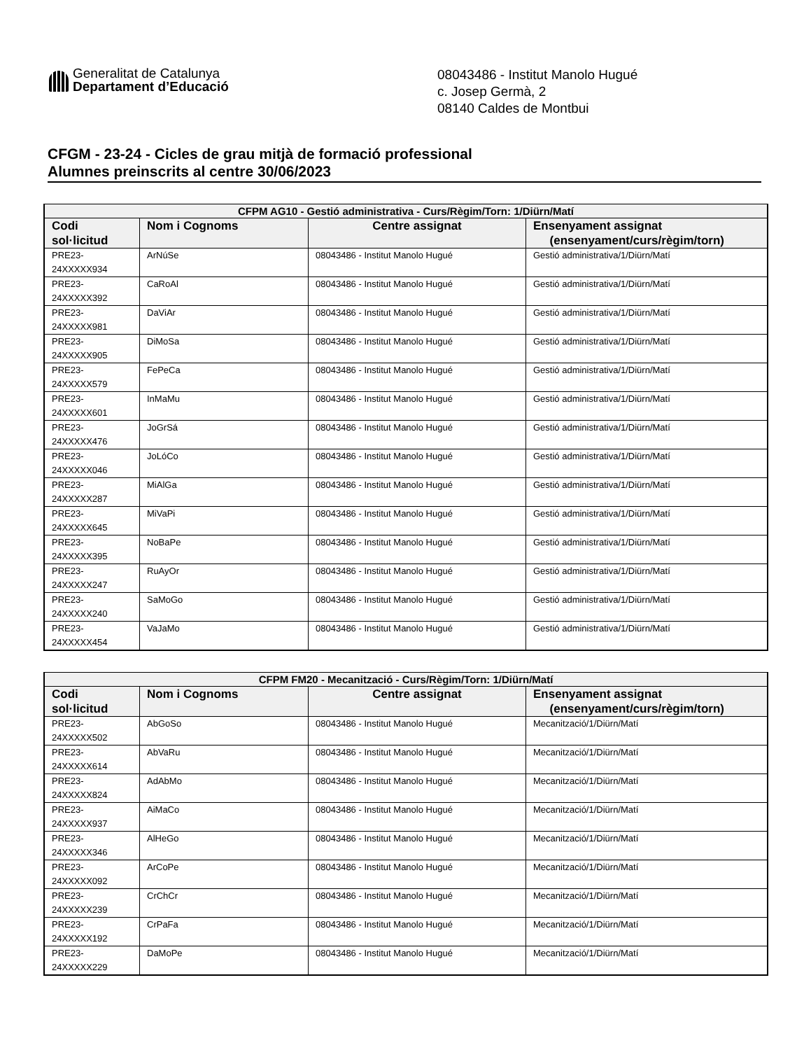Generalitat de Catalunya
Departament d’Educació
08043486 - Institut Manolo Hugué
c. Josep Germà, 2
08140 Caldes de Montbui
CFGM - 23-24 - Cicles de grau mitjà de formació professional
Alumnes preinscrits al centre 30/06/2023
| CFPM AG10 - Gestió administrativa - Curs/Règim/Torn: 1/Diürn/Matí | | | |
| --- | --- | --- | --- |
| Codi sol·licitud | Nom i Cognoms | Centre assignat | Ensenyament assignat (ensenyament/curs/règim/torn) |
| PRE23-24XXXXX934 | ArNúSe | 08043486 - Institut Manolo Hugué | Gestió administrativa/1/Diürn/Matí |
| PRE23-24XXXXX392 | CaRoAl | 08043486 - Institut Manolo Hugué | Gestió administrativa/1/Diürn/Matí |
| PRE23-24XXXXX981 | DaViAr | 08043486 - Institut Manolo Hugué | Gestió administrativa/1/Diürn/Matí |
| PRE23-24XXXXX905 | DiMoSa | 08043486 - Institut Manolo Hugué | Gestió administrativa/1/Diürn/Matí |
| PRE23-24XXXXX579 | FePeCa | 08043486 - Institut Manolo Hugué | Gestió administrativa/1/Diürn/Matí |
| PRE23-24XXXXX601 | InMaMu | 08043486 - Institut Manolo Hugué | Gestió administrativa/1/Diürn/Matí |
| PRE23-24XXXXX476 | JoGrSá | 08043486 - Institut Manolo Hugué | Gestió administrativa/1/Diürn/Matí |
| PRE23-24XXXXX046 | JoLóCo | 08043486 - Institut Manolo Hugué | Gestió administrativa/1/Diürn/Matí |
| PRE23-24XXXXX287 | MiAlGa | 08043486 - Institut Manolo Hugué | Gestió administrativa/1/Diürn/Matí |
| PRE23-24XXXXX645 | MiVaPi | 08043486 - Institut Manolo Hugué | Gestió administrativa/1/Diürn/Matí |
| PRE23-24XXXXX395 | NoBaPe | 08043486 - Institut Manolo Hugué | Gestió administrativa/1/Diürn/Matí |
| PRE23-24XXXXX247 | RuAyOr | 08043486 - Institut Manolo Hugué | Gestió administrativa/1/Diürn/Matí |
| PRE23-24XXXXX240 | SaMoGo | 08043486 - Institut Manolo Hugué | Gestió administrativa/1/Diürn/Matí |
| PRE23-24XXXXX454 | VaJaMo | 08043486 - Institut Manolo Hugué | Gestió administrativa/1/Diürn/Matí |
| CFPM FM20 - Mecanització - Curs/Règim/Torn: 1/Diürn/Matí | | | |
| --- | --- | --- | --- |
| Codi sol·licitud | Nom i Cognoms | Centre assignat | Ensenyament assignat (ensenyament/curs/règim/torn) |
| PRE23-24XXXXX502 | AbGoSo | 08043486 - Institut Manolo Hugué | Mecanització/1/Diürn/Matí |
| PRE23-24XXXXX614 | AbVaRu | 08043486 - Institut Manolo Hugué | Mecanització/1/Diürn/Matí |
| PRE23-24XXXXX824 | AdAbMo | 08043486 - Institut Manolo Hugué | Mecanització/1/Diürn/Matí |
| PRE23-24XXXXX937 | AiMaCo | 08043486 - Institut Manolo Hugué | Mecanització/1/Diürn/Matí |
| PRE23-24XXXXX346 | AlHeGo | 08043486 - Institut Manolo Hugué | Mecanització/1/Diürn/Matí |
| PRE23-24XXXXX092 | ArCoPe | 08043486 - Institut Manolo Hugué | Mecanització/1/Diürn/Matí |
| PRE23-24XXXXX239 | CrChCr | 08043486 - Institut Manolo Hugué | Mecanització/1/Diürn/Matí |
| PRE23-24XXXXX192 | CrPaFa | 08043486 - Institut Manolo Hugué | Mecanització/1/Diürn/Matí |
| PRE23-24XXXXX229 | DaMoPe | 08043486 - Institut Manolo Hugué | Mecanització/1/Diürn/Matí |